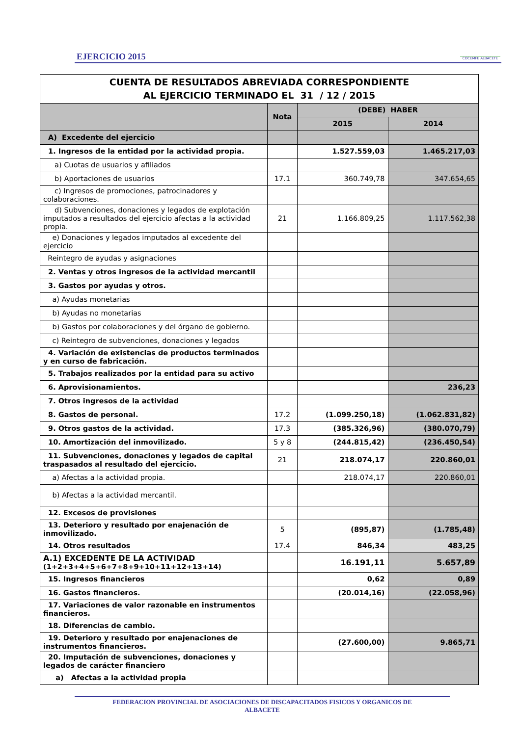EJERCICIO 2015 COCEMFE ALBACETE
| CUENTA DE RESULTADOS ABREVIADA CORRESPONDIENTE AL EJERCICIO TERMINADO EL 31 / 12 / 2015 | | | |
| | Nota | (DEBE) HABER | |
| | | 2015 | 2014 |
| A) Excedente del ejercicio | | | |
| 1. Ingresos de la entidad por la actividad propia. | | 1.527.559,03 | 1.465.217,03 |
| a) Cuotas de usuarios y afiliados | | | |
| b) Aportaciones de usuarios | 17.1 | 360.749,78 | 347.654,65 |
| c) Ingresos de promociones, patrocinadores y colaboraciones. | | | |
| d) Subvenciones, donaciones y legados de explotación imputados a resultados del ejercicio afectas a la actividad propia. | 21 | 1.166.809,25 | 1.117.562,38 |
| e) Donaciones y legados imputados al excedente del ejercicio | | | |
| Reintegro de ayudas y asignaciones | | | |
| 2. Ventas y otros ingresos de la actividad mercantil | | | |
| 3. Gastos por ayudas y otros. | | | |
| a) Ayudas monetarias | | | |
| b) Ayudas no monetarias | | | |
| b) Gastos por colaboraciones y del órgano de gobierno. | | | |
| c) Reintegro de subvenciones, donaciones y legados | | | |
| 4. Variación de existencias de productos terminados y en curso de fabricación. | | | |
| 5. Trabajos realizados por la entidad para su activo | | | |
| 6. Aprovisionamientos. | | | 236,23 |
| 7. Otros ingresos de la actividad | | | |
| 8. Gastos de personal. | 17.2 | (1.099.250,18) | (1.062.831,82) |
| 9. Otros gastos de la actividad. | 17.3 | (385.326,96) | (380.070,79) |
| 10. Amortización del inmovilizado. | 5 y 8 | (244.815,42) | (236.450,54) |
| 11. Subvenciones, donaciones y legados de capital traspasados al resultado del ejercicio. | 21 | 218.074,17 | 220.860,01 |
| a) Afectas a la actividad propia. | | 218.074,17 | 220.860,01 |
| b) Afectas a la actividad mercantil. | | | |
| 12. Excesos de provisiones | | | |
| 13. Deterioro y resultado por enajenación de inmovilizado. | 5 | (895,87) | (1.785,48) |
| 14. Otros resultados | 17.4 | 846,34 | 483,25 |
| A.1) EXCEDENTE DE LA ACTIVIDAD (1+2+3+4+5+6+7+8+9+10+11+12+13+14) | | 16.191,11 | 5.657,89 |
| 15. Ingresos financieros | | 0,62 | 0,89 |
| 16. Gastos financieros. | | (20.014,16) | (22.058,96) |
| 17. Variaciones de valor razonable en instrumentos financieros. | | | |
| 18. Diferencias de cambio. | | | |
| 19. Deterioro y resultado por enajenaciones de instrumentos financieros. | | (27.600,00) | 9.865,71 |
| 20. Imputación de subvenciones, donaciones y legados de carácter financiero | | | |
| a) Afectas a la actividad propia | | | |
FEDERACION PROVINCIAL DE ASOCIACIONES DE DISCAPACITADOS FISICOS Y ORGANICOS DE
ALBACETE